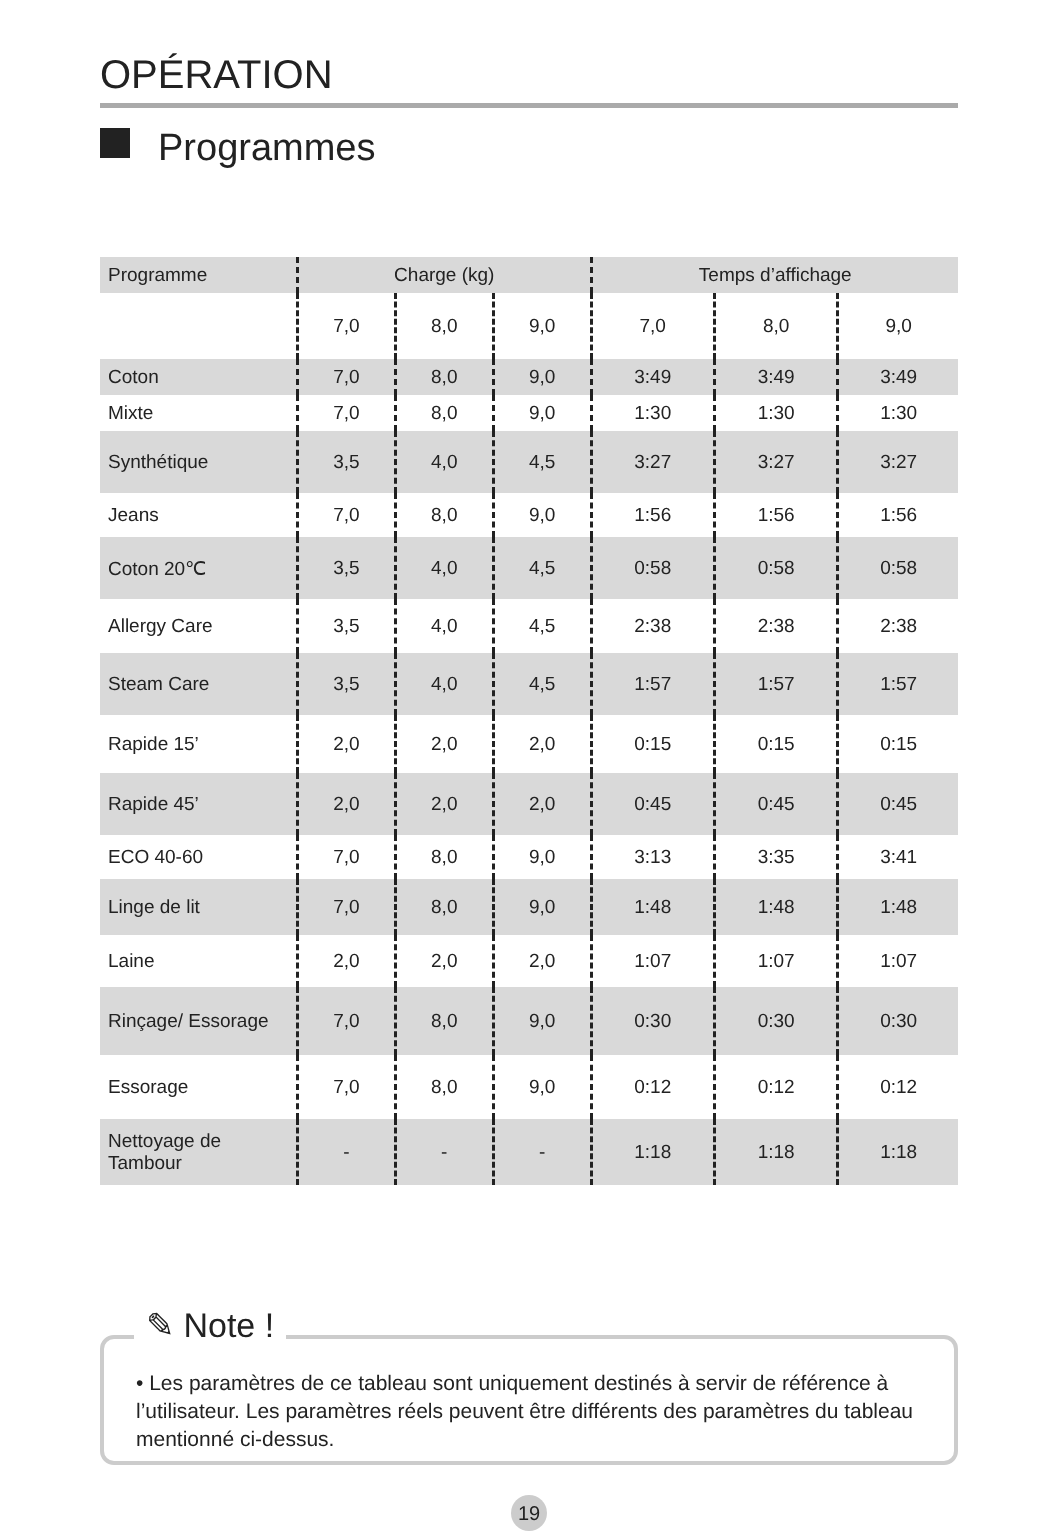OPÉRATION
Programmes
| Programme | Charge (kg) | | | Temps d’affichage | | |
| --- | --- | --- | --- | --- | --- | --- |
| | 7,0 | 8,0 | 9,0 | 7,0 | 8,0 | 9,0 |
| Coton | 7,0 | 8,0 | 9,0 | 3:49 | 3:49 | 3:49 |
| Mixte | 7,0 | 8,0 | 9,0 | 1:30 | 1:30 | 1:30 |
| Synthétique | 3,5 | 4,0 | 4,5 | 3:27 | 3:27 | 3:27 |
| Jeans | 7,0 | 8,0 | 9,0 | 1:56 | 1:56 | 1:56 |
| Coton 20℃ | 3,5 | 4,0 | 4,5 | 0:58 | 0:58 | 0:58 |
| Allergy Care | 3,5 | 4,0 | 4,5 | 2:38 | 2:38 | 2:38 |
| Steam Care | 3,5 | 4,0 | 4,5 | 1:57 | 1:57 | 1:57 |
| Rapide 15’ | 2,0 | 2,0 | 2,0 | 0:15 | 0:15 | 0:15 |
| Rapide 45’ | 2,0 | 2,0 | 2,0 | 0:45 | 0:45 | 0:45 |
| ECO 40-60 | 7,0 | 8,0 | 9,0 | 3:13 | 3:35 | 3:41 |
| Linge de lit | 7,0 | 8,0 | 9,0 | 1:48 | 1:48 | 1:48 |
| Laine | 2,0 | 2,0 | 2,0 | 1:07 | 1:07 | 1:07 |
| Rinçage/ Essorage | 7,0 | 8,0 | 9,0 | 0:30 | 0:30 | 0:30 |
| Essorage | 7,0 | 8,0 | 9,0 | 0:12 | 0:12 | 0:12 |
| Nettoyage de Tambour | - | - | - | 1:18 | 1:18 | 1:18 |
✎ Note !
• Les paramètres de ce tableau sont uniquement destinés à servir de référence à l’utilisateur. Les paramètres réels peuvent être différents des paramètres du tableau mentionné ci-dessus.
19